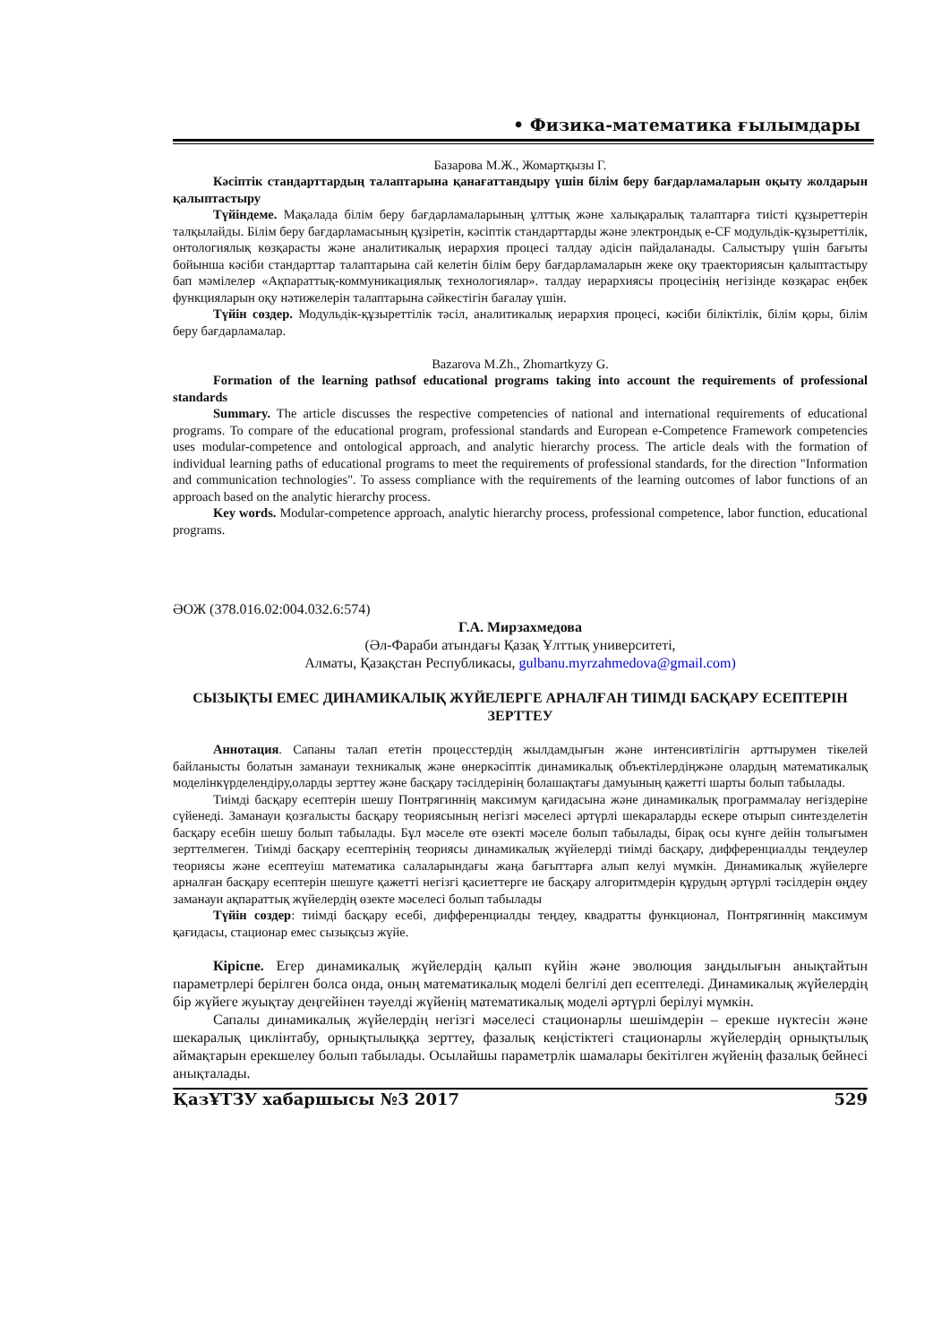• Физика-математика ғылымдары
Базарова М.Ж., Жомартқызы Г.
Кәсіптік стандарттардың талаптарына қанағаттандыру үшін білім беру бағдарламаларын оқыту жолдарын қалыптастыру
Түйіндеме. Мақалада білім беру бағдарламаларының ұлттық және халықаралық талаптарға тиісті құзыреттерін талқылайды. Білім беру бағдарламасының құзіретін, кәсіптік стандарттарды және электрондық е-CF модульдік-құзыреттілік, онтологиялық көзқарасты және аналитикалық иерархия процесі талдау әдісін пайдаланады. Салыстыру үшін бағыты бойынша кәсіби стандарттар талаптарына сай келетін білім беру бағдарламаларын жеке оқу траекториясын қалыптастыру бап мәмілелер «Ақпараттық-коммуникациялық технологиялар». талдау иерархиясы процесінің негізінде көзқарас еңбек функцияларын оқу нәтижелерін талаптарына сәйкестігін бағалау үшін.
Түйін сөздер. Модульдік-құзыреттілік тәсіл, аналитикалық иерархия процесі, кәсіби біліктілік, білім қоры, білім беру бағдарламалар.
Bazarova M.Zh., Zhomartkyzy G.
Formation of the learning pathsof educational programs taking into account the requirements of professional standards
Summary. The article discusses the respective competencies of national and international requirements of educational programs. To compare of the educational program, professional standards and European e-Competence Framework competencies uses modular-competence and ontological approach, and analytic hierarchy process. The article deals with the formation of individual learning paths of educational programs to meet the requirements of professional standards, for the direction "Information and communication technologies". To assess compliance with the requirements of the learning outcomes of labor functions of an approach based on the analytic hierarchy process.
Key words. Modular-competence approach, analytic hierarchy process, professional competence, labor function, educational programs.
ӘОЖ (378.016.02:004.032.6:574)
Г.А. Мирзахмедова
(Әл-Фараби атындағы Қазақ Ұлттық университеті,
Алматы, Қазақстан Республикасы, gulbanu.myrzahmedova@gmail.com)
СЫЗЫҚТЫ ЕМЕС ДИНАМИКАЛЫҚ ЖҮЙЕЛЕРГЕ АРНАЛҒАН ТИІМДІ БАСҚАРУ ЕСЕПТЕРІН ЗЕРТТЕУ
Аннотация. Сапаны талап ететін процесстердің жылдамдығын және интенсивтілігін арттырумен тікелей байланысты болатын заманауи техникалық және өнеркәсіптік динамикалық объектілердіңжәне олардың математикалық моделінкүрделендіру,оларды зерттеу және басқару тәсілдерінің болашақтағы дамуының қажетті шарты болып табылады.
Тиімді басқару есептерін шешу Понтрягиннің максимум қағидасына және динамикалық программалау негіздеріне сүйенеді. Заманауи қозғалысты басқару теориясының негізгі мәселесі әртүрлі шекараларды ескере отырып синтезделетін басқару есебін шешу болып табылады. Бұл мәселе өте өзекті мәселе болып табылады, бірақ осы күнге дейін толығымен зерттелмеген. Тиімді басқару есептерінің теориясы динамикалық жүйелерді тиімді басқару, дифференциалды теңдеулер теориясы және есептеуіш математика салаларындағы жаңа бағыттарға алып келуі мүмкін. Динамикалық жүйелерге арналған басқару есептерін шешуге қажетті негізгі қасиеттерге ие басқару алгоритмдерін құрудың әртүрлі тәсілдерін өңдеу заманауи ақпараттық жүйелердің өзекте мәселесі болып табылады
Түйін сөздер: тиімді басқару есебі, дифференциалды теңдеу, квадратты функционал, Понтрягиннің максимум қағидасы, стационар емес сызықсыз жүйе.
Кіріспе. Егер динамикалық жүйелердің қалып күйін және эволюция заңдылығын анықтайтын параметрлері берілген болса онда, оның математикалық моделі белгілі деп есептеледі. Динамикалық жүйелердің бір жүйеге жуықтау деңгейінен тәуелді жүйенің математикалық моделі әртүрлі берілуі мүмкін.
Сапалы динамикалық жүйелердің негізгі мәселесі стационарлы шешімдерін – ерекше нүктесін және шекаралық циклінтабу, орнықтылыққа зерттеу, фазалық кеңістіктегі стационарлы жүйелердің орнықтылық аймақтарын ерекшелеу болып табылады. Осылайшы параметрлік шамалары бекітілген жүйенің фазалық бейнесі анықталады.
ҚазҰТЗУ хабаршысы №3 2017 529